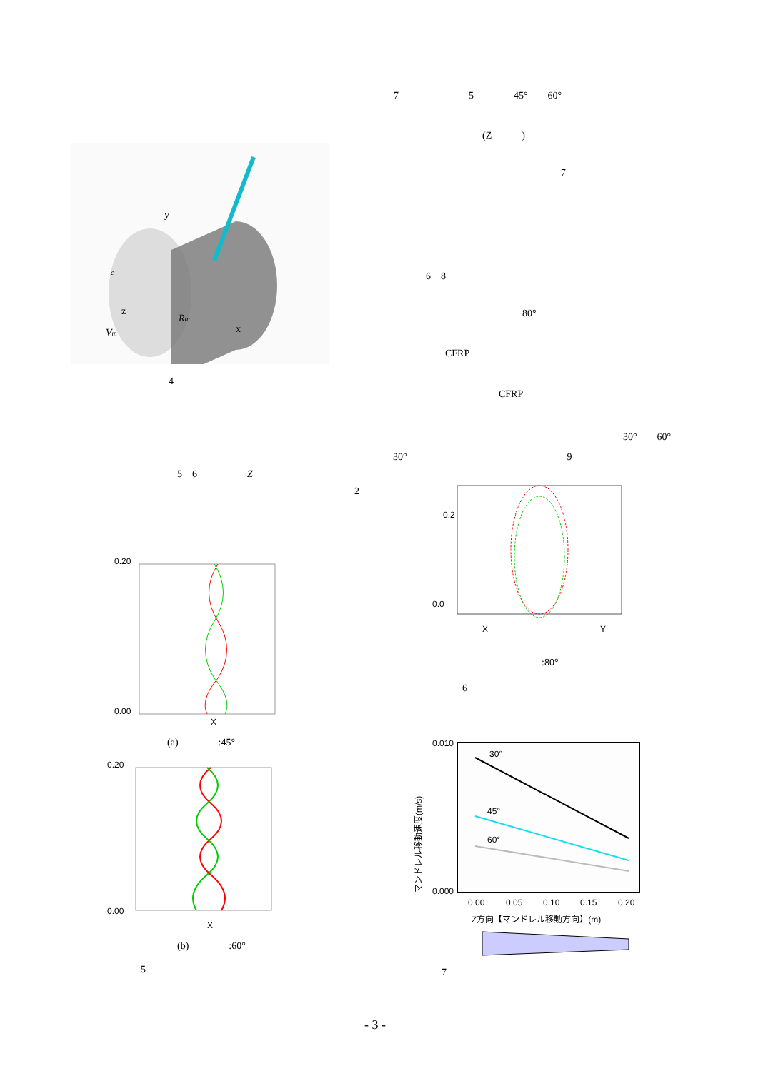y
z
x
Rm
Vm
c
4
5　6　　　　　Z
2
0.20
0.00
X
(a)　　　　:45°
0.20
0.00
X
(b)　　　　:60°
5
7　　　　　　　5　　　　45°　　60°
(Z　　　)
7
6　8
80°
CFRP
CFRP
30°　　60°
30°　　　　　　　　　　　　　　　　9
0.2
0.0
X
Y
:80°
6
30°
45°
60°
0.010
0.000
0.00
0.05
0.10
0.15
0.20
Z方向【マンドレル移動方向】(m)
マンドレル移動速度(m/s)
7
- 3 -